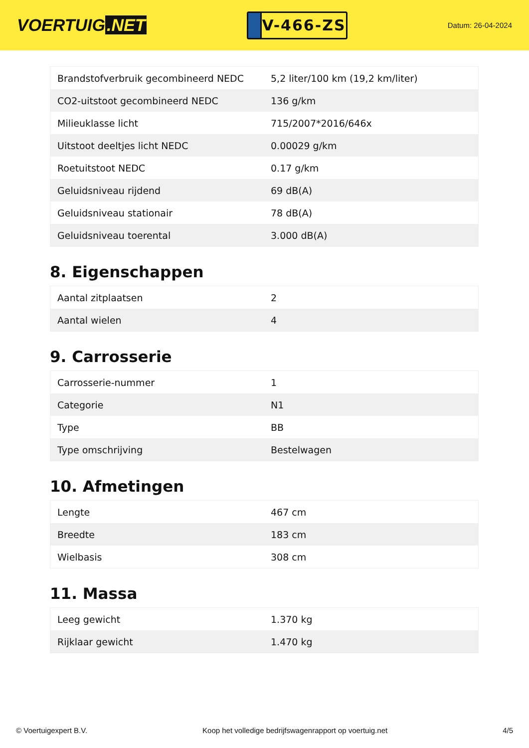VOERTUIG.NET
V-466-ZS
Datum: 26-04-2024
| Brandstofverbruik gecombineerd NEDC | 5,2 liter/100 km (19,2 km/liter) |
| CO2-uitstoot gecombineerd NEDC | 136 g/km |
| Milieuklasse licht | 715/2007*2016/646x |
| Uitstoot deeltjes licht NEDC | 0.00029 g/km |
| Roetuitstoot NEDC | 0.17 g/km |
| Geluidsniveau rijdend | 69 dB(A) |
| Geluidsniveau stationair | 78 dB(A) |
| Geluidsniveau toerental | 3.000 dB(A) |
8. Eigenschappen
| Aantal zitplaatsen | 2 |
| Aantal wielen | 4 |
9. Carrosserie
| Carrosserie-nummer | 1 |
| Categorie | N1 |
| Type | BB |
| Type omschrijving | Bestelwagen |
10. Afmetingen
| Lengte | 467 cm |
| Breedte | 183 cm |
| Wielbasis | 308 cm |
11. Massa
| Leeg gewicht | 1.370 kg |
| Rijklaar gewicht | 1.470 kg |
© Voertuigexpert B.V. Koop het volledige bedrijfswagenrapport op voertuig.net 4/5